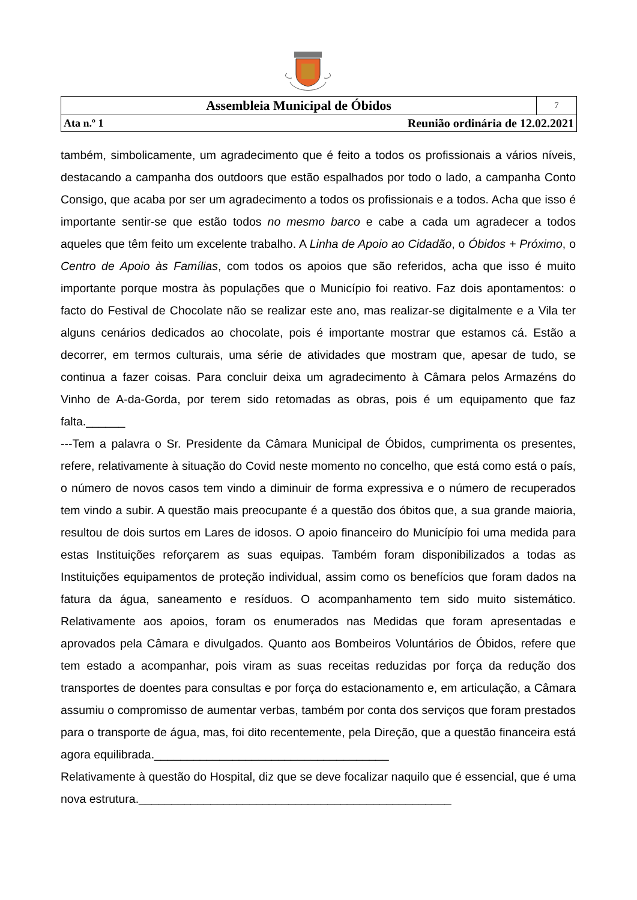| Assembleia Municipal de Óbidos | | 7 |
| Ata n.º 1 | Reunião ordinária de 12.02.2021 | |
também, simbolicamente, um agradecimento que é feito a todos os profissionais a vários níveis, destacando a campanha dos outdoors que estão espalhados por todo o lado, a campanha Conto Consigo, que acaba por ser um agradecimento a todos os profissionais e a todos. Acha que isso é importante sentir-se que estão todos no mesmo barco e cabe a cada um agradecer a todos aqueles que têm feito um excelente trabalho. A Linha de Apoio ao Cidadão, o Óbidos + Próximo, o Centro de Apoio às Famílias, com todos os apoios que são referidos, acha que isso é muito importante porque mostra às populações que o Município foi reativo. Faz dois apontamentos: o facto do Festival de Chocolate não se realizar este ano, mas realizar-se digitalmente e a Vila ter alguns cenários dedicados ao chocolate, pois é importante mostrar que estamos cá. Estão a decorrer, em termos culturais, uma série de atividades que mostram que, apesar de tudo, se continua a fazer coisas. Para concluir deixa um agradecimento à Câmara pelos Armazéns do Vinho de A-da-Gorda, por terem sido retomadas as obras, pois é um equipamento que faz falta.______
---Tem a palavra o Sr. Presidente da Câmara Municipal de Óbidos, cumprimenta os presentes, refere, relativamente à situação do Covid neste momento no concelho, que está como está o país, o número de novos casos tem vindo a diminuir de forma expressiva e o número de recuperados tem vindo a subir. A questão mais preocupante é a questão dos óbitos que, a sua grande maioria, resultou de dois surtos em Lares de idosos. O apoio financeiro do Município foi uma medida para estas Instituições reforçarem as suas equipas. Também foram disponibilizados a todas as Instituições equipamentos de proteção individual, assim como os benefícios que foram dados na fatura da água, saneamento e resíduos. O acompanhamento tem sido muito sistemático. Relativamente aos apoios, foram os enumerados nas Medidas que foram apresentadas e aprovados pela Câmara e divulgados. Quanto aos Bombeiros Voluntários de Óbidos, refere que tem estado a acompanhar, pois viram as suas receitas reduzidas por força da redução dos transportes de doentes para consultas e por força do estacionamento e, em articulação, a Câmara assumiu o compromisso de aumentar verbas, também por conta dos serviços que foram prestados para o transporte de água, mas, foi dito recentemente, pela Direção, que a questão financeira está agora equilibrada.____________________________________
Relativamente à questão do Hospital, diz que se deve focalizar naquilo que é essencial, que é uma nova estrutura.________________________________________________